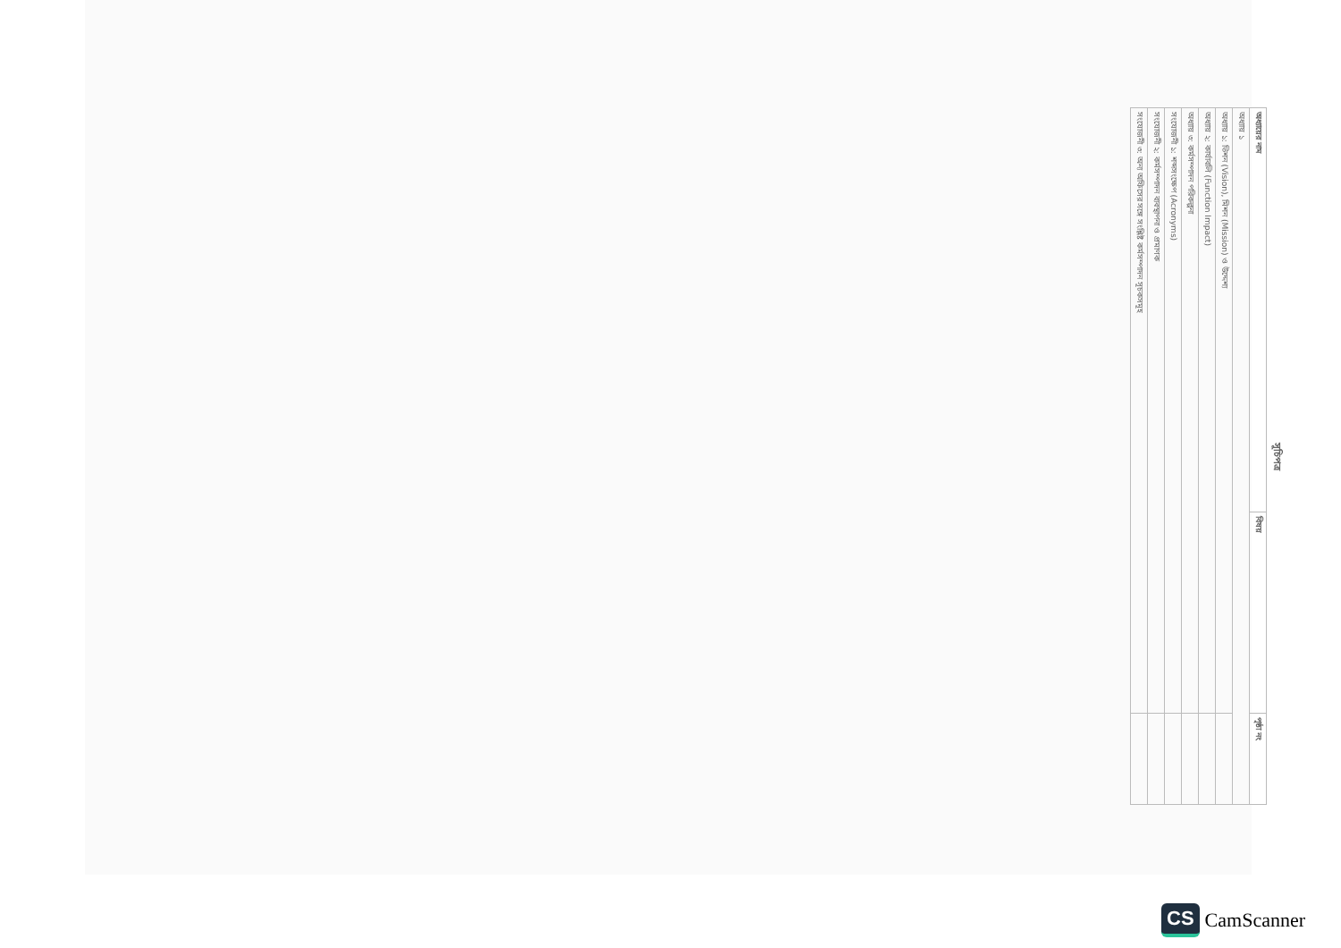সূচিপত্র
| অধ্যায়ের নাম | বিষয় | পৃষ্ঠা নং |
| --- | --- | --- |
| অধ্যায় ১ | | |
| অধ্যায় ১: ভিশন (Vision), মিশন (Mission) ও উদ্দেশ্য | | |
| অধ্যায় ২: কার্যাবলি (Function Impact) | | |
| অধ্যায় ৩: কর্মসম্পাদন পরিকল্পনা | | |
| সংযোজনী ১: শব্দসংক্ষেপ (Acronyms) | | |
| সংযোজনী ২: কর্মসম্পাদন ব্যবস্থাপনা ও প্রমাণক | | |
| সংযোজনী ৩: অন্য অফিসের সঙ্গে সংশ্লিষ্ট কর্মসম্পাদন সূচকসমূহ | | |
CS CamScanner